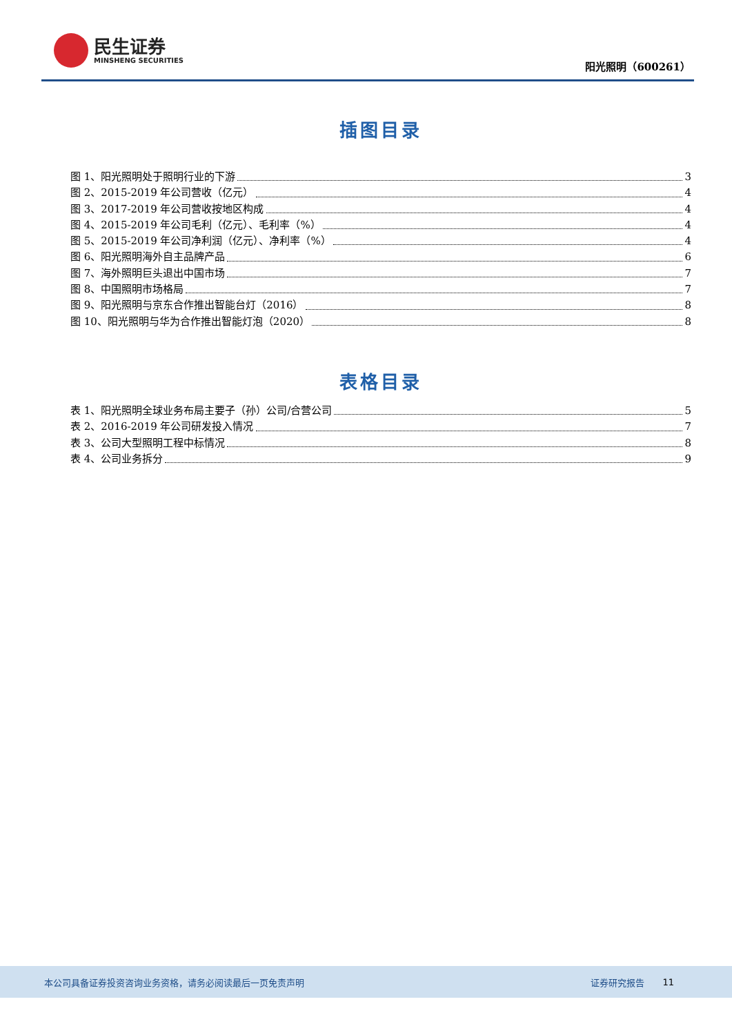民生证券
MINSHENG SECURITIES
阳光照明（600261）
插图目录
图 1、阳光照明处于照明行业的下游 3
图 2、2015-2019 年公司营收（亿元） 4
图 3、2017-2019 年公司营收按地区构成 4
图 4、2015-2019 年公司毛利（亿元）、毛利率（%） 4
图 5、2015-2019 年公司净利润（亿元）、净利率（%） 4
图 6、阳光照明海外自主品牌产品 6
图 7、海外照明巨头退出中国市场 7
图 8、中国照明市场格局 7
图 9、阳光照明与京东合作推出智能台灯（2016） 8
图 10、阳光照明与华为合作推出智能灯泡（2020） 8
表格目录
表 1、阳光照明全球业务布局主要子（孙）公司/合营公司 5
表 2、2016-2019 年公司研发投入情况 7
表 3、公司大型照明工程中标情况 8
表 4、公司业务拆分 9
本公司具备证券投资咨询业务资格，请务必阅读最后一页免责声明 证券研究报告 11